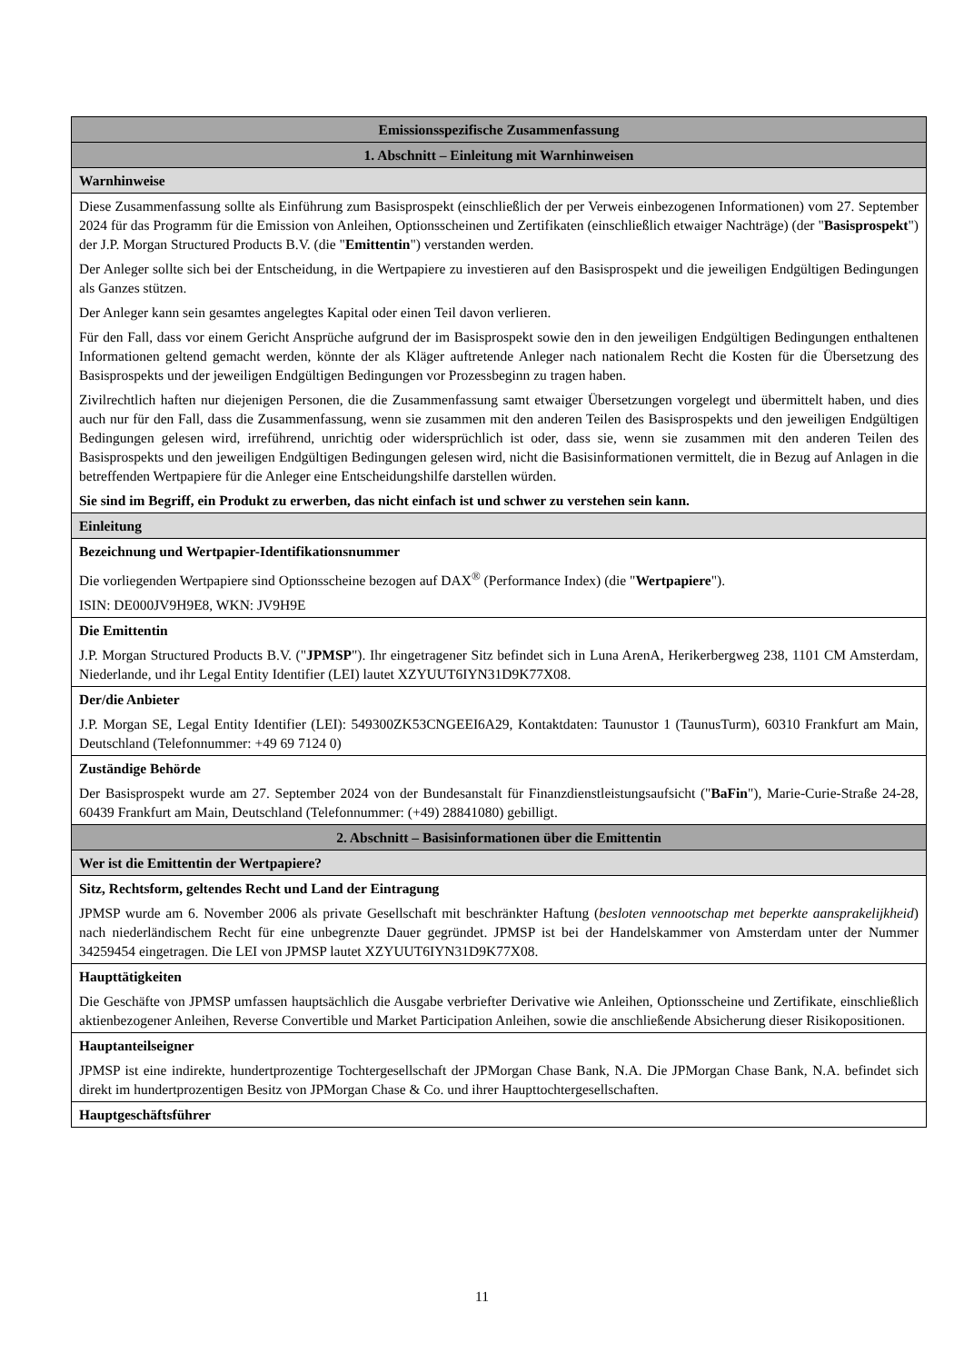| Emissionsspezifische Zusammenfassung |
| --- |
| 1. Abschnitt – Einleitung mit Warnhinweisen |
| Warnhinweise |
| Diese Zusammenfassung sollte als Einführung zum Basisprospekt (einschließlich der per Verweis einbezogenen Informationen) vom 27. September 2024 für das Programm für die Emission von Anleihen, Optionsscheinen und Zertifikaten (einschließlich etwaiger Nachträge) (der " Basisprospekt ") der J.P. Morgan Structured Products B.V. (die " Emittentin ") verstanden werden. Der Anleger sollte sich bei der Entscheidung, in die Wertpapiere zu investieren auf den Basisprospekt und die jeweiligen Endgültigen Bedingungen als Ganzes stützen. Der Anleger kann sein gesamtes angelegtes Kapital oder einen Teil davon verlieren. Für den Fall, dass vor einem Gericht Ansprüche aufgrund der im Basisprospekt sowie den in den jeweiligen Endgültigen Bedingungen enthaltenen Informationen geltend gemacht werden, könnte der als Kläger auftretende Anleger nach nationalem Recht die Kosten für die Übersetzung des Basisprospekts und der jeweiligen Endgültigen Bedingungen vor Prozessbeginn zu tragen haben. Zivilrechtlich haften nur diejenigen Personen, die die Zusammenfassung samt etwaiger Übersetzungen vorgelegt und übermittelt haben, und dies auch nur für den Fall, dass die Zusammenfassung, wenn sie zusammen mit den anderen Teilen des Basisprospekts und den jeweiligen Endgültigen Bedingungen gelesen wird, irreführend, unrichtig oder widersprüchlich ist oder, dass sie, wenn sie zusammen mit den anderen Teilen des Basisprospekts und den jeweiligen Endgültigen Bedingungen gelesen wird, nicht die Basisinformationen vermittelt, die in Bezug auf Anlagen in die betreffenden Wertpapiere für die Anleger eine Entscheidungshilfe darstellen würden. Sie sind im Begriff, ein Produkt zu erwerben, das nicht einfach ist und schwer zu verstehen sein kann. |
| Einleitung |
| Bezeichnung und Wertpapier-Identifikationsnummer Die vorliegenden Wertpapiere sind Optionsscheine bezogen auf DAX<sup>®</sup> (Performance Index) (die " Wertpapiere "). ISIN: DE000JV9H9E8, WKN: JV9H9E |
| Die Emittentin J.P. Morgan Structured Products B.V. (" JPMSP "). Ihr eingetragener Sitz befindet sich in Luna ArenA, Herikerbergweg 238, 1101 CM Amsterdam, Niederlande, und ihr Legal Entity Identifier (LEI) lautet XZYUUT6IYN31D9K77X08. |
| Der/die Anbieter J.P. Morgan SE, Legal Entity Identifier (LEI): 549300ZK53CNGEEI6A29, Kontaktdaten: Taunustor 1 (TaunusTurm), 60310 Frankfurt am Main, Deutschland (Telefonnummer: +49 69 7124 0) |
| Zuständige Behörde Der Basisprospekt wurde am 27. September 2024 von der Bundesanstalt für Finanzdienstleistungsaufsicht (" BaFin "), Marie-Curie-Straße 24-28, 60439 Frankfurt am Main, Deutschland (Telefonnummer: (+49) 28841080) gebilligt. |
| 2. Abschnitt – Basisinformationen über die Emittentin |
| Wer ist die Emittentin der Wertpapiere? |
| Sitz, Rechtsform, geltendes Recht und Land der Eintragung JPMSP wurde am 6. November 2006 als private Gesellschaft mit beschränkter Haftung ( besloten vennootschap met beperkte aansprakelijkheid ) nach niederländischem Recht für eine unbegrenzte Dauer gegründet. JPMSP ist bei der Handelskammer von Amsterdam unter der Nummer 34259454 eingetragen. Die LEI von JPMSP lautet XZYUUT6IYN31D9K77X08. |
| Haupttätigkeiten Die Geschäfte von JPMSP umfassen hauptsächlich die Ausgabe verbriefter Derivative wie Anleihen, Optionsscheine und Zertifikate, einschließlich aktienbezogener Anleihen, Reverse Convertible und Market Participation Anleihen, sowie die anschließende Absicherung dieser Risikopositionen. |
| Hauptanteilseigner JPMSP ist eine indirekte, hundertprozentige Tochtergesellschaft der JPMorgan Chase Bank, N.A. Die JPMorgan Chase Bank, N.A. befindet sich direkt im hundertprozentigen Besitz von JPMorgan Chase & Co. und ihrer Haupttochtergesellschaften. |
| Hauptgeschäftsführer |
11